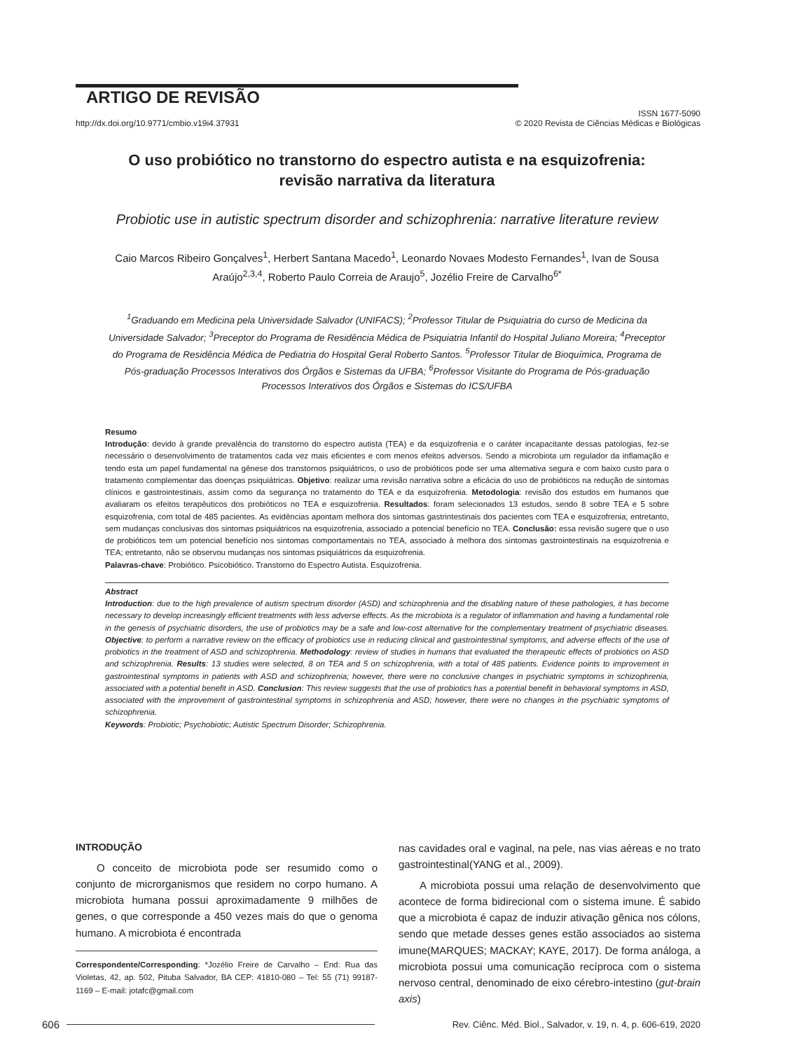ARTIGO DE REVISÃO
http://dx.doi.org/10.9771/cmbio.v19i4.37931 ISSN 1677-5090
© 2020 Revista de Ciências Médicas e Biológicas
O uso probiótico no transtorno do espectro autista e na esquizofrenia: revisão narrativa da literatura
Probiotic use in autistic spectrum disorder and schizophrenia: narrative literature review
Caio Marcos Ribeiro Gonçalves<sup>1</sup>, Herbert Santana Macedo<sup>1</sup>, Leonardo Novaes Modesto Fernandes<sup>1</sup>, Ivan de Sousa Araújo<sup>2,3,4</sup>, Roberto Paulo Correia de Araujo<sup>5</sup>, Jozélio Freire de Carvalho<sup>6*</sup>
<sup>1</sup> Graduando em Medicina pela Universidade Salvador (UNIFACS); <sup>2</sup>Professor Titular de Psiquiatria do curso de Medicina da Universidade Salvador; <sup>3</sup>Preceptor do Programa de Residência Médica de Psiquiatria Infantil do Hospital Juliano Moreira; <sup>4</sup>Preceptor do Programa de Residência Médica de Pediatria do Hospital Geral Roberto Santos. <sup>5</sup>Professor Titular de Bioquímica, Programa de Pós-graduação Processos Interativos dos Órgãos e Sistemas da UFBA; <sup>6</sup>Professor Visitante do Programa de Pós-graduação Processos Interativos dos Órgãos e Sistemas do ICS/UFBA
Resumo
Introdução: devido à grande prevalência do transtorno do espectro autista (TEA) e da esquizofrenia e o caráter incapacitante dessas patologias, fez-se necessário o desenvolvimento de tratamentos cada vez mais eficientes e com menos efeitos adversos. Sendo a microbiota um regulador da inflamação e tendo esta um papel fundamental na gênese dos transtornos psiquiátricos, o uso de probióticos pode ser uma alternativa segura e com baixo custo para o tratamento complementar das doenças psiquiátricas. Objetivo: realizar uma revisão narrativa sobre a eficácia do uso de probióticos na redução de sintomas clínicos e gastrointestinais, assim como da segurança no tratamento do TEA e da esquizofrenia. Metodologia: revisão dos estudos em humanos que avaliaram os efeitos terapêuticos dos probióticos no TEA e esquizofrenia. Resultados: foram selecionados 13 estudos, sendo 8 sobre TEA e 5 sobre esquizofrenia, com total de 485 pacientes. As evidências apontam melhora dos sintomas gastrintestinais dos pacientes com TEA e esquizofrenia; entretanto, sem mudanças conclusivas dos sintomas psiquiátricos na esquizofrenia, associado a potencial benefício no TEA. Conclusão: essa revisão sugere que o uso de probióticos tem um potencial benefício nos sintomas comportamentais no TEA, associado à melhora dos sintomas gastrointestinais na esquizofrenia e TEA; entretanto, não se observou mudanças nos sintomas psiquiátricos da esquizofrenia.
Palavras-chave: Probiótico. Psicobiótico. Transtorno do Espectro Autista. Esquizofrenia.
Abstract
Introduction: due to the high prevalence of autism spectrum disorder (ASD) and schizophrenia and the disabling nature of these pathologies, it has become necessary to develop increasingly efficient treatments with less adverse effects. As the microbiota is a regulator of inflammation and having a fundamental role in the genesis of psychiatric disorders, the use of probiotics may be a safe and low-cost alternative for the complementary treatment of psychiatric diseases. Objective: to perform a narrative review on the efficacy of probiotics use in reducing clinical and gastrointestinal symptoms, and adverse effects of the use of probiotics in the treatment of ASD and schizophrenia. Methodology: review of studies in humans that evaluated the therapeutic effects of probiotics on ASD and schizophrenia. Results: 13 studies were selected, 8 on TEA and 5 on schizophrenia, with a total of 485 patients. Evidence points to improvement in gastrointestinal symptoms in patients with ASD and schizophrenia; however, there were no conclusive changes in psychiatric symptoms in schizophrenia, associated with a potential benefit in ASD. Conclusion: This review suggests that the use of probiotics has a potential benefit in behavioral symptoms in ASD, associated with the improvement of gastrointestinal symptoms in schizophrenia and ASD; however, there were no changes in the psychiatric symptoms of schizophrenia.
Keywords: Probiotic; Psychobiotic; Autistic Spectrum Disorder; Schizophrenia.
INTRODUÇÃO
O conceito de microbiota pode ser resumido como o conjunto de microrganismos que residem no corpo humano. A microbiota humana possui aproximadamente 9 milhões de genes, o que corresponde a 450 vezes mais do que o genoma humano. A microbiota é encontrada
Correspondente/Corresponding: *Jozélio Freire de Carvalho – End: Rua das Violetas, 42, ap. 502, Pituba Salvador, BA CEP: 41810-080 – Tel: 55 (71) 99187-1169 – E-mail: jotafc@gmail.com
nas cavidades oral e vaginal, na pele, nas vias aéreas e no trato gastrointestinal(YANG et al., 2009).
A microbiota possui uma relação de desenvolvimento que acontece de forma bidirecional com o sistema imune. É sabido que a microbiota é capaz de induzir ativação gênica nos cólons, sendo que metade desses genes estão associados ao sistema imune(MARQUES; MACKAY; KAYE, 2017). De forma análoga, a microbiota possui uma comunicação recíproca com o sistema nervoso central, denominado de eixo cérebro-intestino (gut-brain axis)
606 Rev. Ciênc. Méd. Biol., Salvador, v. 19, n. 4, p. 606-619, 2020